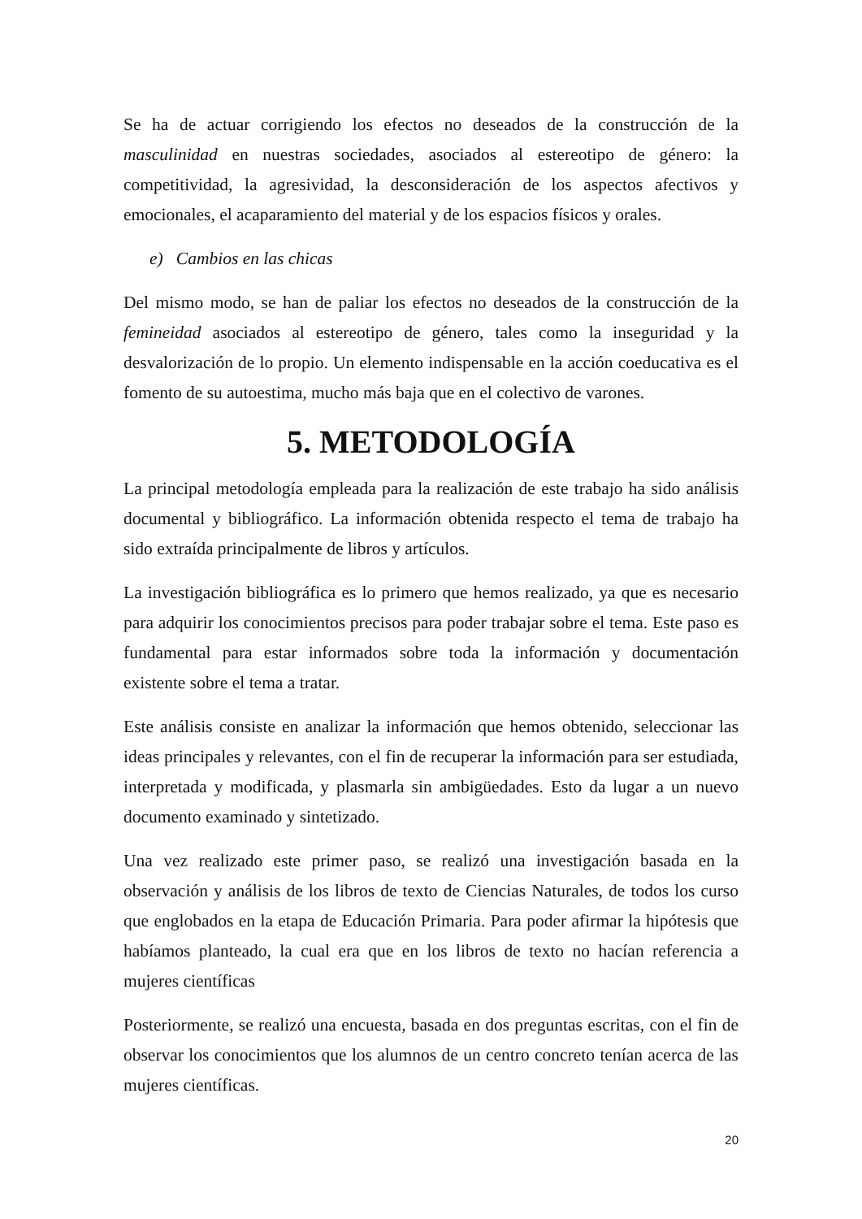Se ha de actuar corrigiendo los efectos no deseados de la construcción de la masculinidad en nuestras sociedades, asociados al estereotipo de género: la competitividad, la agresividad, la desconsideración de los aspectos afectivos y emocionales, el acaparamiento del material y de los espacios físicos y orales.
e) Cambios en las chicas
Del mismo modo, se han de paliar los efectos no deseados de la construcción de la femineidad asociados al estereotipo de género, tales como la inseguridad y la desvalorización de lo propio. Un elemento indispensable en la acción coeducativa es el fomento de su autoestima, mucho más baja que en el colectivo de varones.
5. METODOLOGÍA
La principal metodología empleada para la realización de este trabajo ha sido análisis documental y bibliográfico. La información obtenida respecto el tema de trabajo ha sido extraída principalmente de libros y artículos.
La investigación bibliográfica es lo primero que hemos realizado, ya que es necesario para adquirir los conocimientos precisos para poder trabajar sobre el tema. Este paso es fundamental para estar informados sobre toda la información y documentación existente sobre el tema a tratar.
Este análisis consiste en analizar la información que hemos obtenido, seleccionar las ideas principales y relevantes, con el fin de recuperar la información para ser estudiada, interpretada y modificada, y plasmarla sin ambigüedades. Esto da lugar a un nuevo documento examinado y sintetizado.
Una vez realizado este primer paso, se realizó una investigación basada en la observación y análisis de los libros de texto de Ciencias Naturales, de todos los curso que englobados en la etapa de Educación Primaria. Para poder afirmar la hipótesis que habíamos planteado, la cual era que en los libros de texto no hacían referencia a mujeres científicas
Posteriormente, se realizó una encuesta, basada en dos preguntas escritas, con el fin de observar los conocimientos que los alumnos de un centro concreto tenían acerca de las mujeres científicas.
20